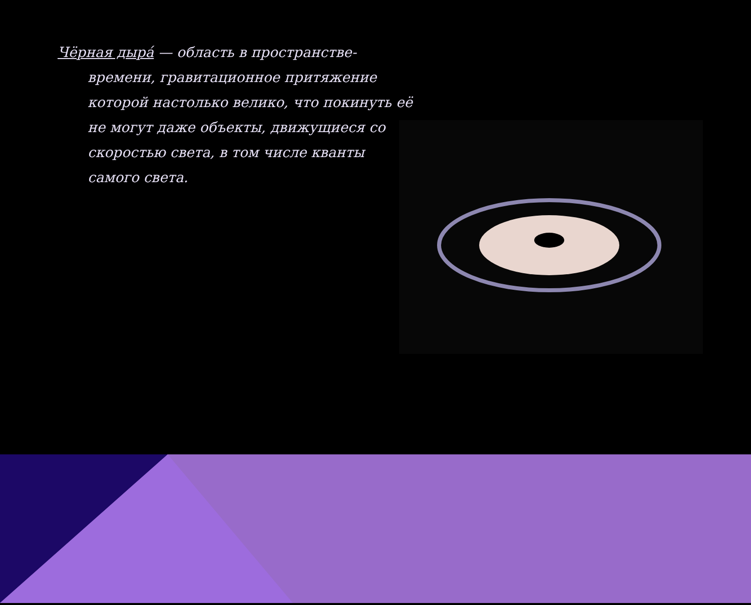Чёрная дыра́ — область в пространстве-времени, гравитационное притяжение которой настолько велико, что покинуть её не могут даже объекты, движущиеся со скоростью света, в том числе кванты самого света.